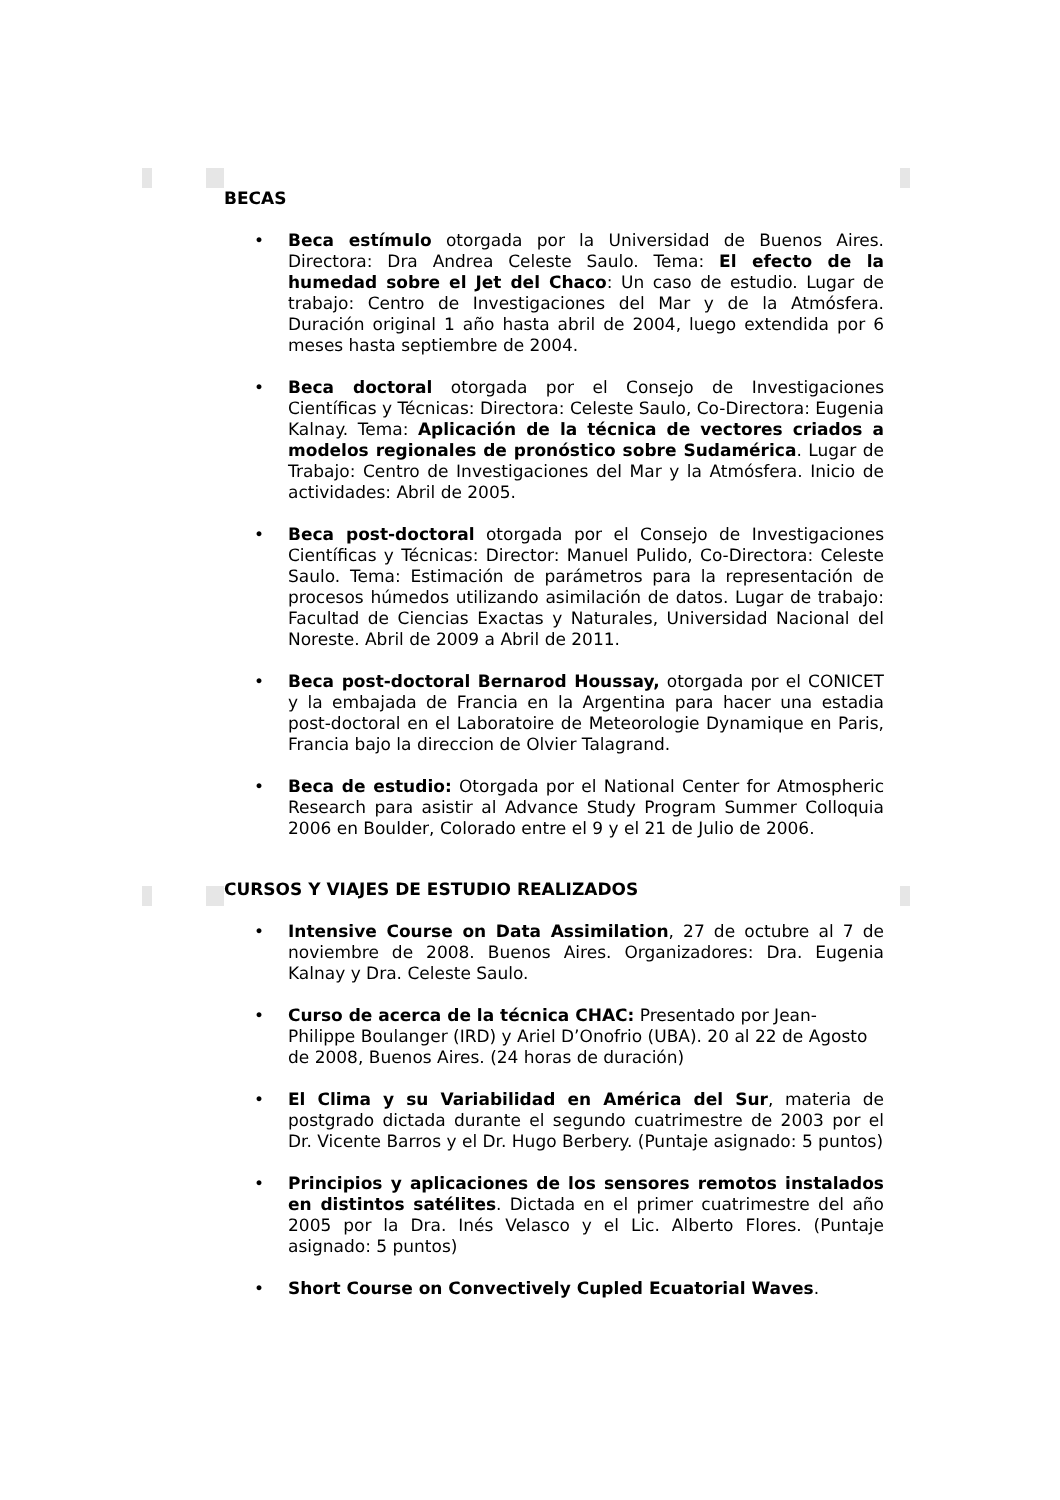BECAS
• Beca estímulo otorgada por la Universidad de Buenos Aires. Directora: Dra Andrea Celeste Saulo. Tema: El efecto de la humedad sobre el Jet del Chaco: Un caso de estudio. Lugar de trabajo: Centro de Investigaciones del Mar y de la Atmósfera. Duración original 1 año hasta abril de 2004, luego extendida por 6 meses hasta septiembre de 2004.
• Beca doctoral otorgada por el Consejo de Investigaciones Científicas y Técnicas: Directora: Celeste Saulo, Co-Directora: Eugenia Kalnay. Tema: Aplicación de la técnica de vectores criados a modelos regionales de pronóstico sobre Sudamérica. Lugar de Trabajo: Centro de Investigaciones del Mar y la Atmósfera. Inicio de actividades: Abril de 2005.
• Beca post-doctoral otorgada por el Consejo de Investigaciones Científicas y Técnicas: Director: Manuel Pulido, Co-Directora: Celeste Saulo. Tema: Estimación de parámetros para la representación de procesos húmedos utilizando asimilación de datos. Lugar de trabajo: Facultad de Ciencias Exactas y Naturales, Universidad Nacional del Noreste. Abril de 2009 a Abril de 2011.
• Beca post-doctoral Bernarod Houssay, otorgada por el CONICET y la embajada de Francia en la Argentina para hacer una estadia post-doctoral en el Laboratoire de Meteorologie Dynamique en Paris, Francia bajo la direccion de Olvier Talagrand.
• Beca de estudio: Otorgada por el National Center for Atmospheric Research para asistir al Advance Study Program Summer Colloquia 2006 en Boulder, Colorado entre el 9 y el 21 de Julio de 2006.
CURSOS Y VIAJES DE ESTUDIO REALIZADOS
• Intensive Course on Data Assimilation, 27 de octubre al 7 de noviembre de 2008. Buenos Aires. Organizadores: Dra. Eugenia Kalnay y Dra. Celeste Saulo.
• Curso de acerca de la técnica CHAC: Presentado por Jean-Philippe Boulanger (IRD) y Ariel D’Onofrio (UBA). 20 al 22 de Agosto de 2008, Buenos Aires. (24 horas de duración)
• El Clima y su Variabilidad en América del Sur, materia de postgrado dictada durante el segundo cuatrimestre de 2003 por el Dr. Vicente Barros y el Dr. Hugo Berbery. (Puntaje asignado: 5 puntos)
• Principios y aplicaciones de los sensores remotos instalados en distintos satélites. Dictada en el primer cuatrimestre del año 2005 por la Dra. Inés Velasco y el Lic. Alberto Flores. (Puntaje asignado: 5 puntos)
• Short Course on Convectively Cupled Ecuatorial Waves.